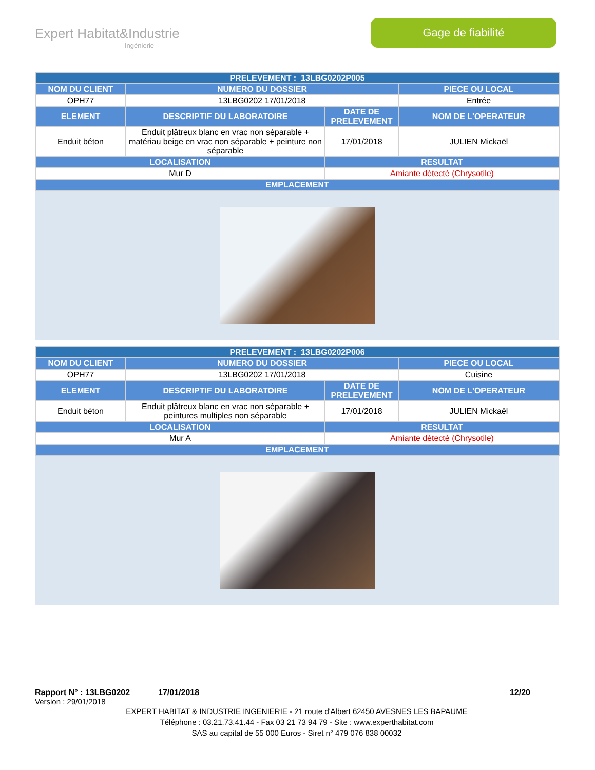Expert Habitat&Industrie
Ingénierie
Gage de fiabilité
| PRELEVEMENT : 13LBG0202P005 | | | |
| --- | --- | --- | --- |
| NOM DU CLIENT | NUMERO DU DOSSIER | | PIECE OU LOCAL |
| OPH77 | 13LBG0202 17/01/2018 | | Entrée |
| ELEMENT | DESCRIPTIF DU LABORATOIRE | DATE DE PRELEVEMENT | NOM DE L'OPERATEUR |
| Enduit béton | Enduit plâtreux blanc en vrac non séparable + matériau beige en vrac non séparable + peinture non séparable | 17/01/2018 | JULIEN Mickaël |
| LOCALISATION | | RESULTAT | |
| Mur D | | Amiante détecté (Chrysotile) | |
| EMPLACEMENT | | | |
| PRELEVEMENT : 13LBG0202P006 | | | |
| --- | --- | --- | --- |
| NOM DU CLIENT | NUMERO DU DOSSIER | | PIECE OU LOCAL |
| OPH77 | 13LBG0202 17/01/2018 | | Cuisine |
| ELEMENT | DESCRIPTIF DU LABORATOIRE | DATE DE PRELEVEMENT | NOM DE L'OPERATEUR |
| Enduit béton | Enduit plâtreux blanc en vrac non séparable + peintures multiples non séparable | 17/01/2018 | JULIEN Mickaël |
| LOCALISATION | | RESULTAT | |
| Mur A | | Amiante détecté (Chrysotile) | |
| EMPLACEMENT | | | |
Rapport N° : 13LBG0202 17/01/2018 12/20
Version : 29/01/2018
EXPERT HABITAT & INDUSTRIE INGENIERIE - 21 route d'Albert 62450 AVESNES LES BAPAUME
Téléphone : 03.21.73.41.44 - Fax 03 21 73 94 79 - Site : www.experthabitat.com
SAS au capital de 55 000 Euros - Siret n° 479 076 838 00032